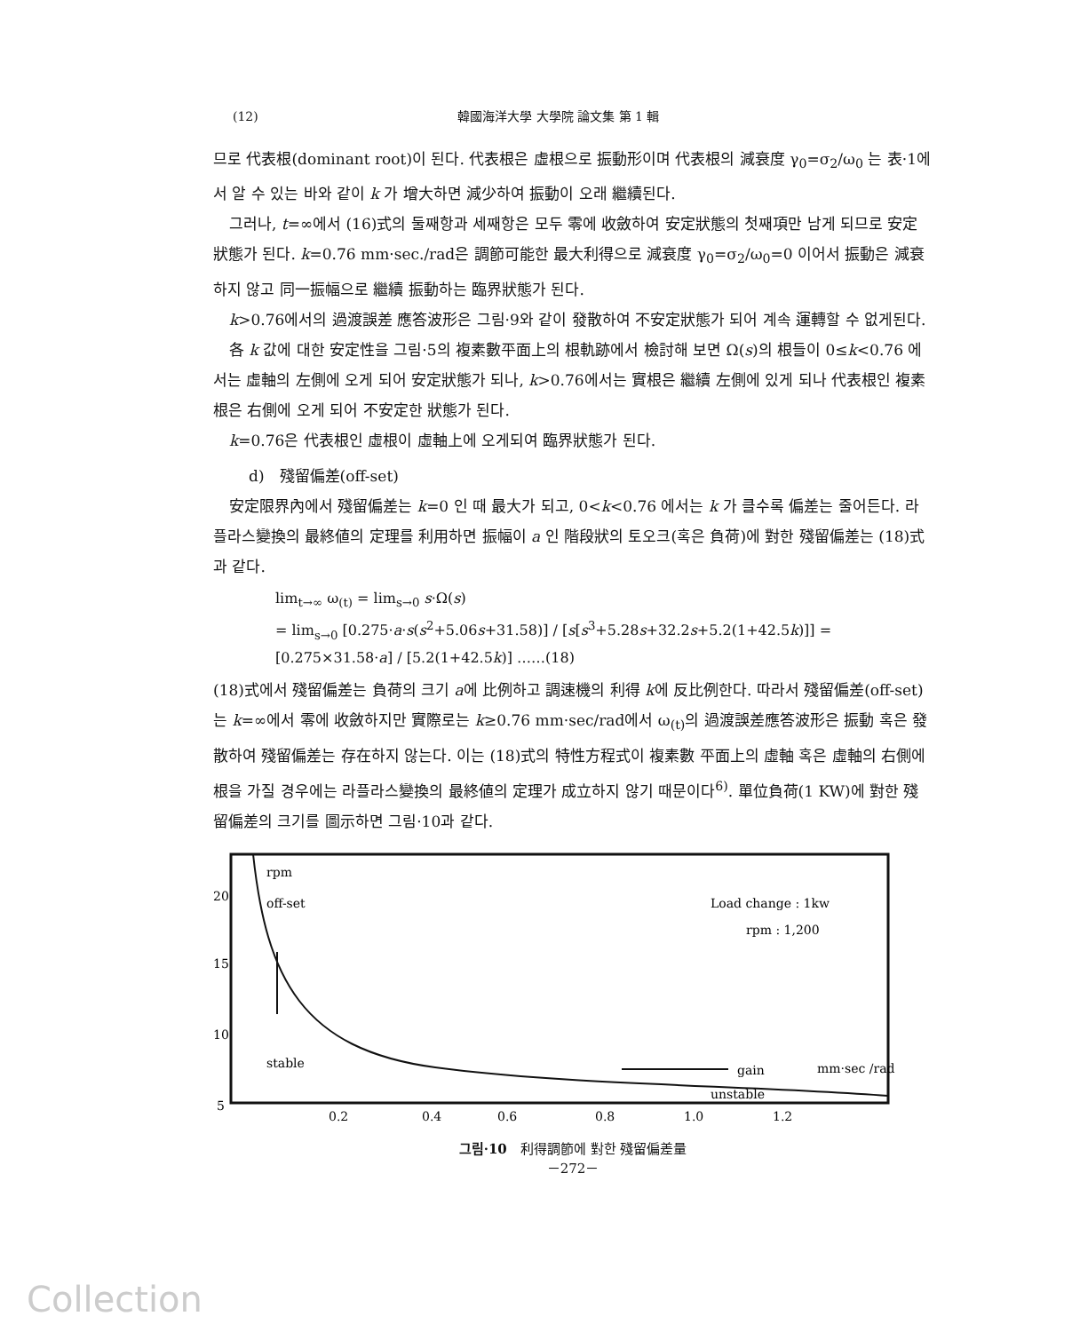(12) 韓國海洋大學 大學院 論文集 第 1 輯
므로 代表根(dominant root)이 된다. 代表根은 虛根으로 振動形이며 代表根의 減衰度 γ<sub>0</sub>=σ<sub>2</sub>/ω<sub>0</sub> 는 表·1에서 알 수 있는 바와 같이 k 가 增大하면 減少하여 振動이 오래 繼續된다.
그러나, t=∞에서 (16)式의 둘째항과 세째항은 모두 零에 收斂하여 安定狀態의 첫째項만 남게 되므로 安定狀態가 된다. k=0.76 mm·sec./rad은 調節可能한 最大利得으로 減衰度 γ<sub>0</sub>=σ<sub>2</sub>/ω<sub>0</sub>=0 이어서 振動은 減衰하지 않고 同一振幅으로 繼續 振動하는 臨界狀態가 된다.
k>0.76에서의 過渡誤差 應答波形은 그림·9와 같이 發散하여 不安定狀態가 되어 계속 運轉할 수 없게된다.
各 k 값에 대한 安定性을 그림·5의 複素數平面上의 根軌跡에서 檢討해 보면 Ω(s)의 根들이 0≤k<0.76 에서는 虛軸의 左側에 오게 되어 安定狀態가 되나, k>0.76에서는 實根은 繼續 左側에 있게 되나 代表根인 複素根은 右側에 오게 되어 不安定한 狀態가 된다.
k=0.76은 代表根인 虛根이 虛軸上에 오게되여 臨界狀態가 된다.
d)　殘留偏差(off-set)
安定限界內에서 殘留偏差는 k=0 인 때 最大가 되고, 0<k<0.76 에서는 k 가 클수록 偏差는 줄어든다. 라플라스變換의 最終値의 定理를 利用하면 振幅이 a 인 階段狀의 토오크(혹은 負荷)에 對한 殘留偏差는 (18)式과 같다.
lim<sub>t→∞</sub> ω<sub>(t)</sub> = lim<sub>s→0</sub> s·Ω(s)
= lim<sub>s→0</sub> [0.275·a·s(s<sup>2</sup>+5.06s+31.58)] / [s[s<sup>3</sup>+5.28s+32.2s+5.2(1+42.5k)]] = [0.275×31.58·a] / [5.2(1+42.5k)] ……(18)
(18)式에서 殘留偏差는 負荷의 크기 a에 比例하고 調速機의 利得 k에 反比例한다. 따라서 殘留偏差(off-set)는 k=∞에서 零에 收斂하지만 實際로는 k≥0.76 mm·sec/rad에서 ω<sub>(t)</sub>의 過渡誤差應答波形은 振動 혹은 發散하여 殘留偏差는 存在하지 않는다. 이는 (18)式의 特性方程式이 複素數 平面上의 虛軸 혹은 虛軸의 右側에 根을 가질 경우에는 라플라스變換의 最終値의 定理가 成立하지 않기 때문이다<sup>6)</sup>. 單位負荷(1 KW)에 對한 殘留偏差의 크기를 圖示하면 그림·10과 같다.
rpm
off-set
Load change : 1kw
rpm : 1,200
20
15
10
5
stable
gain
mm·sec /rad
unstable
0.2
0.4
0.6
0.8
1.0
1.2
그림·10　利得調節에 對한 殘留偏差量
－272－
Collection